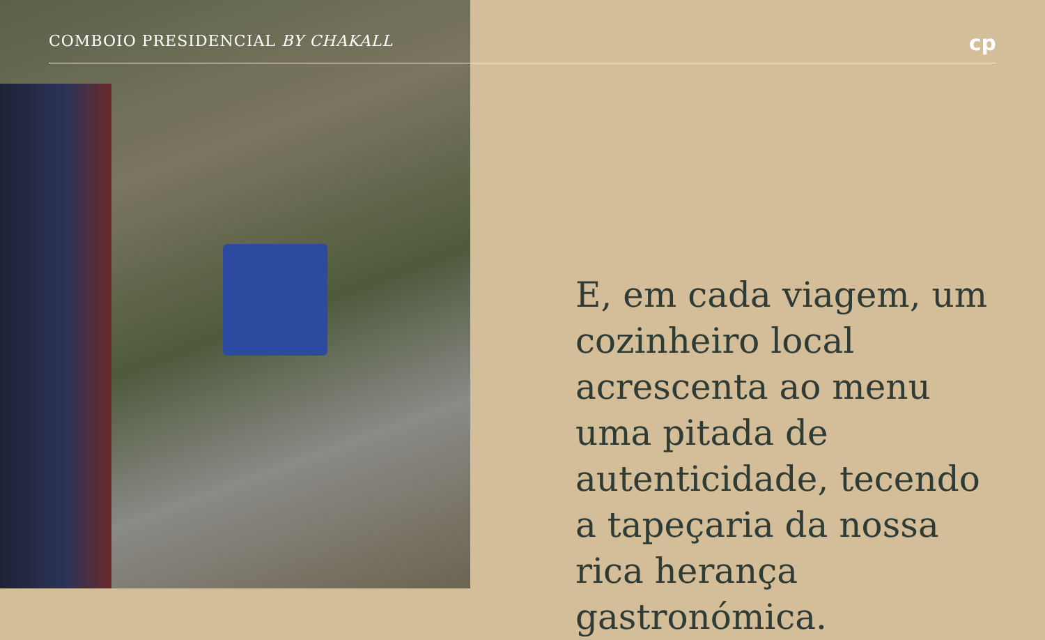COMBOIO PRESIDENCIAL BY CHAKALL
cp
E, em cada viagem, um cozinheiro local acrescenta ao menu uma pitada de autenticidade, tecendo a tapeçaria da nossa rica herança gastronómica.